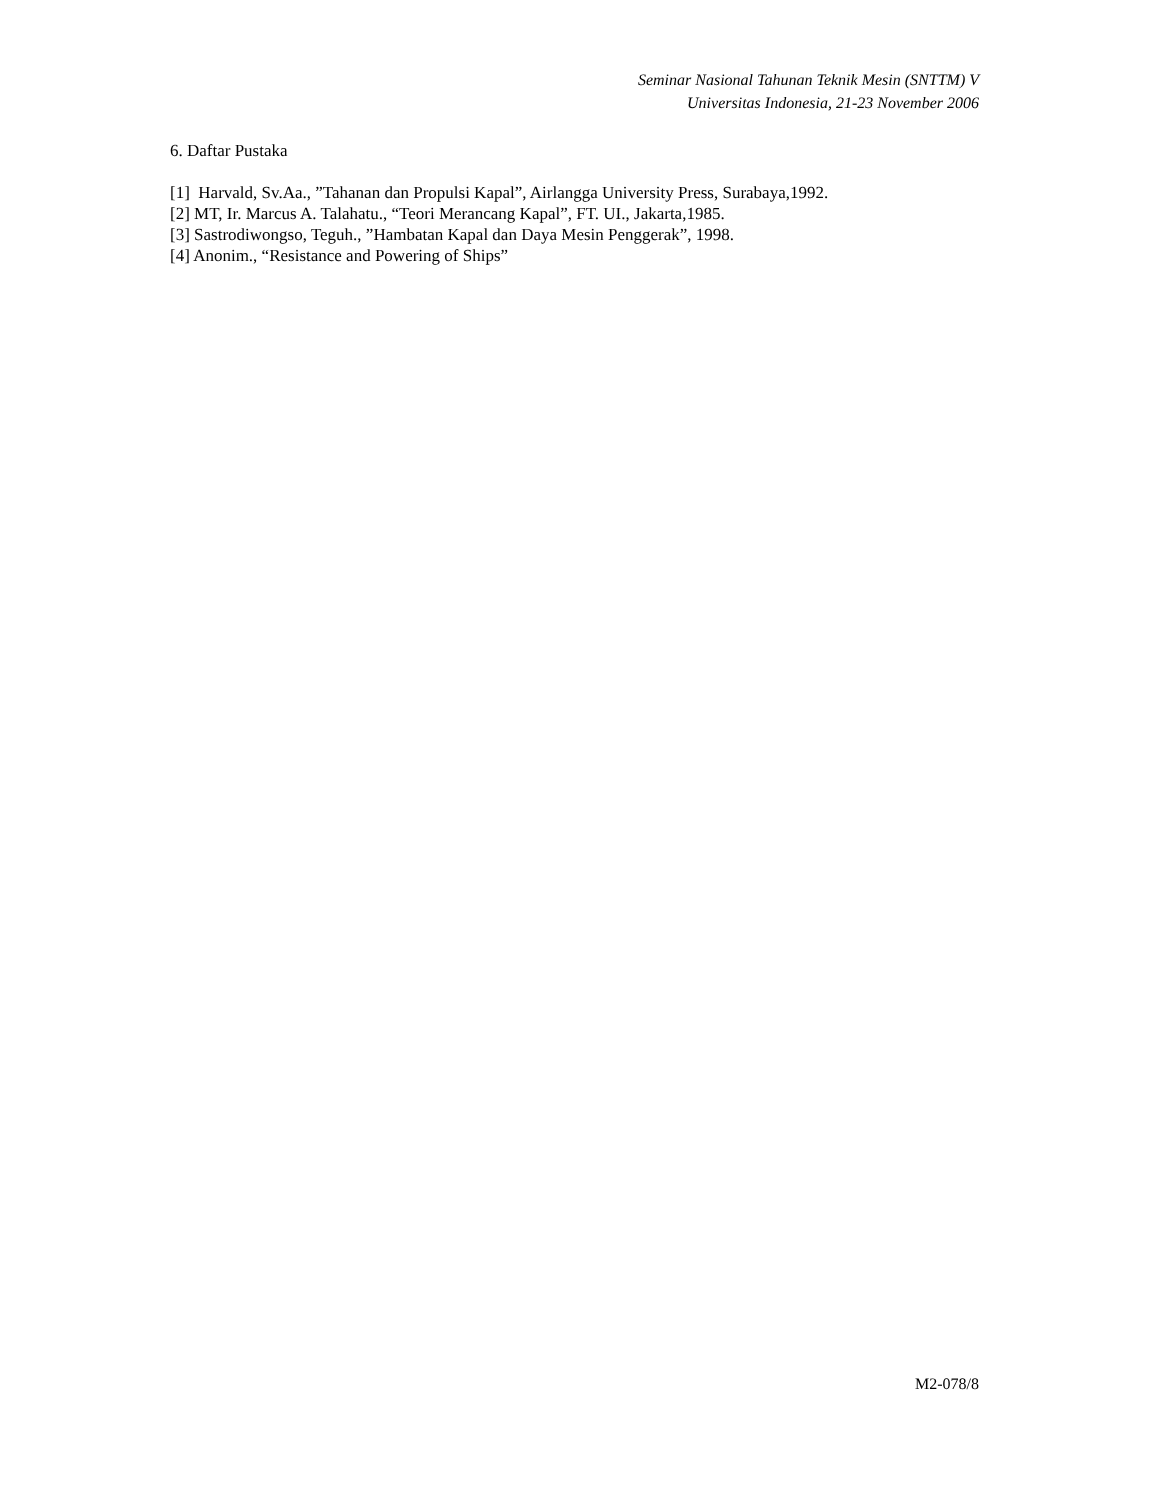Seminar Nasional Tahunan Teknik Mesin (SNTTM) V
Universitas Indonesia, 21-23 November 2006
6. Daftar Pustaka
[1] Harvald, Sv.Aa., ”Tahanan dan Propulsi Kapal”, Airlangga University Press, Surabaya,1992.
[2] MT, Ir. Marcus A. Talahatu., “Teori Merancang Kapal”, FT. UI., Jakarta,1985.
[3] Sastrodiwongso, Teguh., ”Hambatan Kapal dan Daya Mesin Penggerak”, 1998.
[4] Anonim., “Resistance and Powering of Ships”
M2-078/8